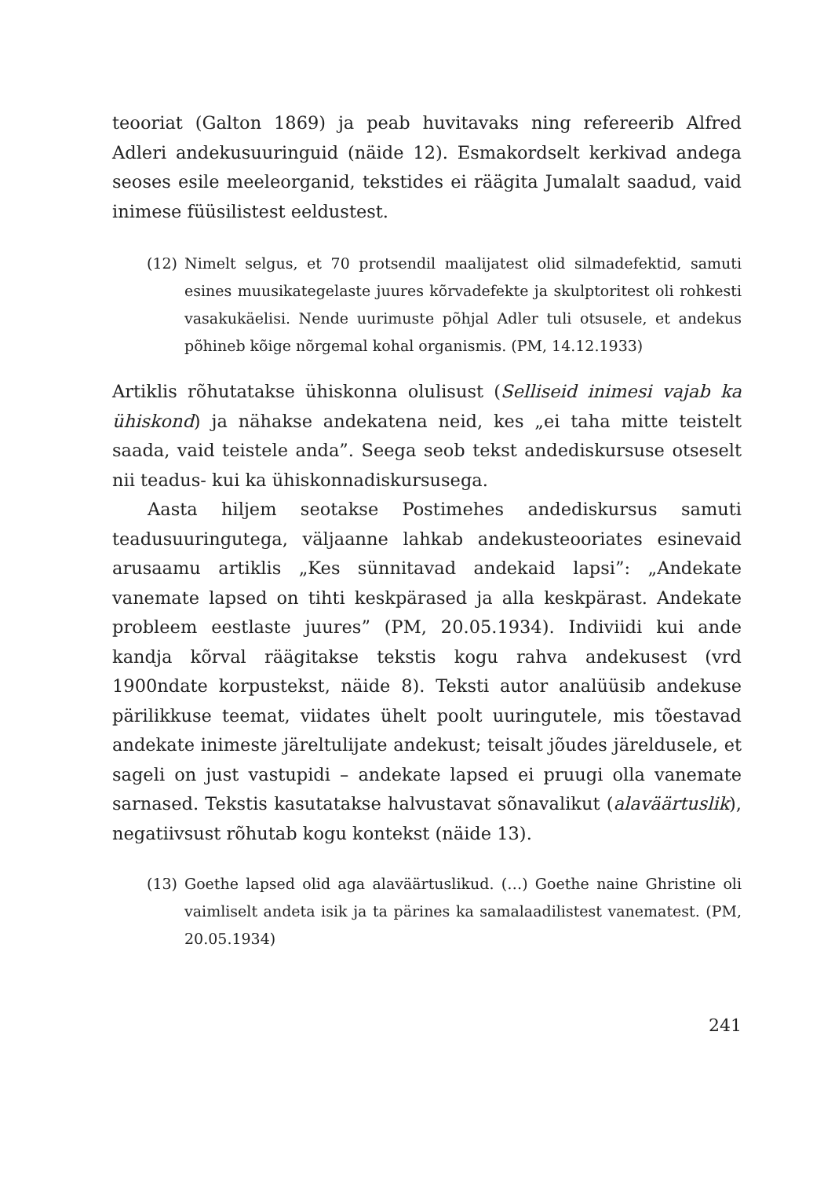teooriat (Galton 1869) ja peab huvitavaks ning refereerib Alfred Adleri andekusuuringuid (näide 12). Esmakordselt kerkivad andega seoses esile meeleorganid, tekstides ei räägita Jumalalt saadud, vaid inimese füüsilistest eeldustest.
(12) Nimelt selgus, et 70 protsendil maalijatest olid silmadefektid, samuti esines muusikategelaste juures kõrvadefekte ja skulptoritest oli rohkesti vasakukäelisi. Nende uurimuste põhjal Adler tuli otsusele, et andekus põhineb kõige nõrgemal kohal organismis. (PM, 14.12.1933)
Artiklis rõhutatakse ühiskonna olulisust (Selliseid inimesi vajab ka ühiskond) ja nähakse andekatena neid, kes „ei taha mitte teistelt saada, vaid teistele anda”. Seega seob tekst andediskursuse otseselt nii teadus- kui ka ühiskonnadiskursusega.
Aasta hiljem seotakse Postimehes andediskursus samuti teadusuuringutega, väljaanne lahkab andekusteooriates esinevaid arusaamu artiklis „Kes sünnitavad andekaid lapsi”: „Andekate vanemate lapsed on tihti keskpärased ja alla keskpärast. Andekate probleem eestlaste juures” (PM, 20.05.1934). Indiviidi kui ande kandja kõrval räägitakse tekstis kogu rahva andekusest (vrd 1900ndate korpustekst, näide 8). Teksti autor analüüsib andekuse pärilikkuse teemat, viidates ühelt poolt uuringutele, mis tõestavad andekate inimeste järeltulijate andekust; teisalt jõudes järeldusele, et sageli on just vastupidi – andekate lapsed ei pruugi olla vanemate sarnased. Tekstis kasutatakse halvustavat sõnavalikut (alaväärtuslik), negatiivsust rõhutab kogu kontekst (näide 13).
(13) Goethe lapsed olid aga alaväärtuslikud. (…) Goethe naine Ghristine oli vaimliselt andeta isik ja ta pärines ka samalaadilistest vanematest. (PM, 20.05.1934)
241